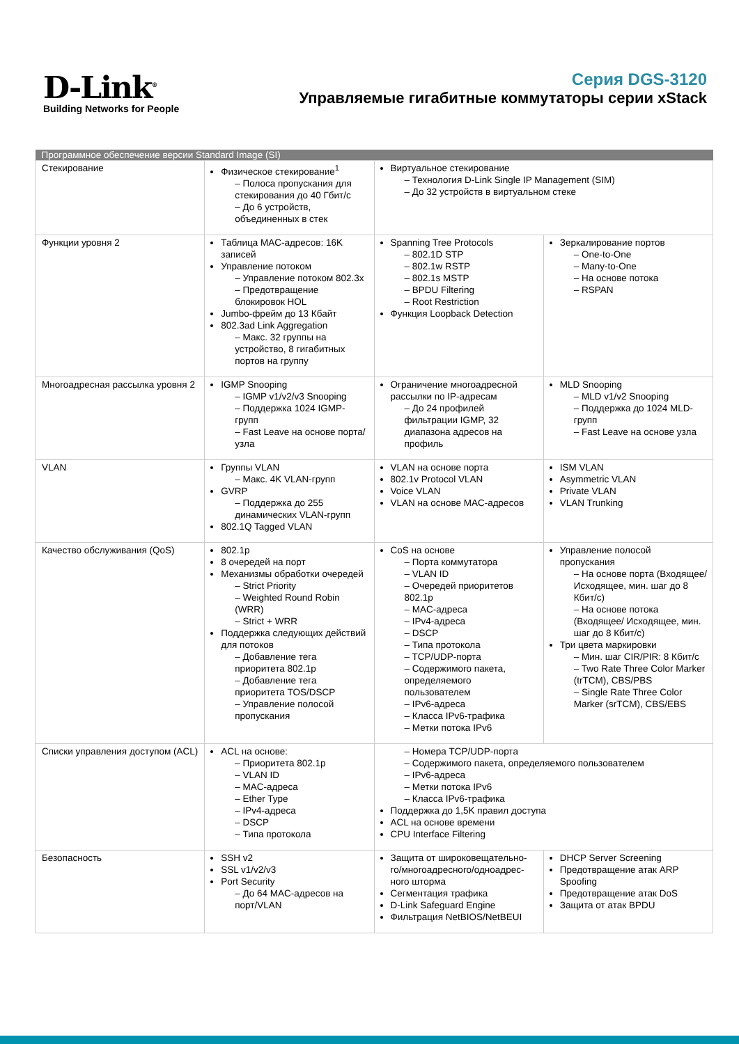D-Link<sup>®</sup>
Building Networks for People
Серия DGS-3120
Управляемые гигабитные коммутаторы серии xStack
| Программное обеспечение версии Standard Image (SI) | | | |
| --- | --- | --- | --- |
| Стекирование | Физическое стекирование<sup>1</sup> Полоса пропускания для стекирования до 40 Гбит/с До 6 устройств, объединенных в стек | Виртуальное стекирование Технология D-Link Single IP Management (SIM) До 32 устройств в виртуальном стеке | |
| Функции уровня 2 | Таблица MAC-адресов: 16K записей Управление потоком Управление потоком 802.3x Предотвращение блокировок HOL Jumbo-фрейм до 13 Кбайт 802.3ad Link Aggregation Макс. 32 группы на устройство, 8 гигабитных портов на группу | Spanning Tree Protocols 802.1D STP 802.1w RSTP 802.1s MSTP BPDU Filtering Root Restriction Функция Loopback Detection | Зеркалирование портов One-to-One Many-to-One На основе потока RSPAN |
| Многоадресная рассылка уровня 2 | IGMP Snooping IGMP v1/v2/v3 Snooping Поддержка 1024 IGMP-групп Fast Leave на основе порта/узла | Ограничение многоадресной рассылки по IP-адресам До 24 профилей фильтрации IGMP, 32 диапазона адресов на профиль | MLD Snooping MLD v1/v2 Snooping Поддержка до 1024 MLD-групп Fast Leave на основе узла |
| VLAN | Группы VLAN Макс. 4K VLAN-групп GVRP Поддержка до 255 динамических VLAN-групп 802.1Q Tagged VLAN | VLAN на основе порта 802.1v Protocol VLAN Voice VLAN VLAN на основе MAC-адресов | ISM VLAN Asymmetric VLAN Private VLAN VLAN Trunking |
| Качество обслуживания (QoS) | 802.1p 8 очередей на порт Механизмы обработки очередей Strict Priority Weighted Round Robin (WRR) Strict + WRR Поддержка следующих действий для потоков Добавление тега приоритета 802.1p Добавление тега приоритета TOS/DSCP Управление полосой пропускания | CoS на основе Порта коммутатора VLAN ID Очередей приоритетов 802.1p MAC-адреса IPv4-адреса DSCP Типа протокола TCP/UDP-порта Содержимого пакета, определяемого пользователем IPv6-адреса Класса IPv6-трафика Метки потока IPv6 | Управление полосой пропускания На основе порта (Входящее/ Исходящее, мин. шаг до 8 Кбит/с) На основе потока (Входящее/ Исходящее, мин. шаг до 8 Кбит/с) Три цвета маркировки Мин. шаг CIR/PIR: 8 Кбит/с Two Rate Three Color Marker (trTCM), CBS/PBS Single Rate Three Color Marker (srTCM), CBS/EBS |
| Списки управления доступом (ACL) | ACL на основе: Приоритета 802.1p VLAN ID MAC-адреса Ether Type IPv4-адреса DSCP Типа протокола | Номера TCP/UDP-порта Содержимого пакета, определяемого пользователем IPv6-адреса Метки потока IPv6 Класса IPv6-трафика Поддержка до 1,5K правил доступа ACL на основе времени CPU Interface Filtering | |
| Безопасность | SSH v2 SSL v1/v2/v3 Port Security До 64 MAC-адресов на порт/VLAN | Защита от широковещательно-го/многоадресного/одноадрес-ного шторма Сегментация трафика D-Link Safeguard Engine Фильтрация NetBIOS/NetBEUI | DHCP Server Screening Предотвращение атак ARP Spoofing Предотвращение атак DoS Защита от атак BPDU |